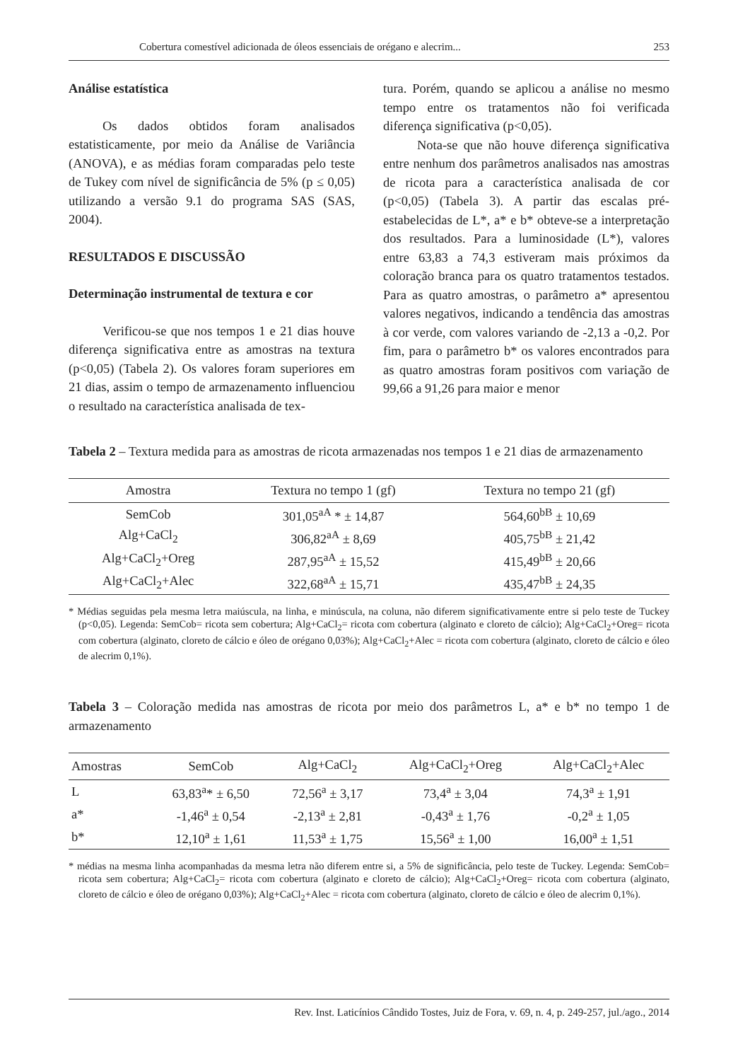Cobertura comestível adicionada de óleos essenciais de orégano e alecrim... 253
Análise estatística
Os dados obtidos foram analisados estatisticamente, por meio da Análise de Variância (ANOVA), e as médias foram comparadas pelo teste de Tukey com nível de significância de 5% (p ≤ 0,05) utilizando a versão 9.1 do programa SAS (SAS, 2004).
RESULTADOS E DISCUSSÃO
Determinação instrumental de textura e cor
Verificou-se que nos tempos 1 e 21 dias houve diferença significativa entre as amostras na textura (p<0,05) (Tabela 2). Os valores foram superiores em 21 dias, assim o tempo de armazenamento influenciou o resultado na característica analisada de tex-
tura. Porém, quando se aplicou a análise no mesmo tempo entre os tratamentos não foi verificada diferença significativa (p<0,05).
Nota-se que não houve diferença significativa entre nenhum dos parâmetros analisados nas amostras de ricota para a característica analisada de cor (p<0,05) (Tabela 3). A partir das escalas pré-estabelecidas de L*, a* e b* obteve-se a interpretação dos resultados. Para a luminosidade (L*), valores entre 63,83 a 74,3 estiveram mais próximos da coloração branca para os quatro tratamentos testados. Para as quatro amostras, o parâmetro a* apresentou valores negativos, indicando a tendência das amostras à cor verde, com valores variando de -2,13 a -0,2. Por fim, para o parâmetro b* os valores encontrados para as quatro amostras foram positivos com variação de 99,66 a 91,26 para maior e menor
Tabela 2 – Textura medida para as amostras de ricota armazenadas nos tempos 1 e 21 dias de armazenamento
| Amostra | Textura no tempo 1 (gf) | Textura no tempo 21 (gf) | |
| --- | --- | --- | --- |
| SemCob | 301,05<sup>aA</sup> * ± 14,87 | 564,60<sup>bB</sup> ± 10,69 | |
| Alg+CaCl<sub>2</sub> | 306,82<sup>aA</sup> ± 8,69 | 405,75<sup>bB</sup> ± 21,42 | |
| Alg+CaCl<sub>2</sub>+Oreg | 287,95<sup>aA</sup> ± 15,52 | 415,49<sup>bB</sup> ± 20,66 | |
| Alg+CaCl<sub>2</sub>+Alec | 322,68<sup>aA</sup> ± 15,71 | 435,47<sup>bB</sup> ± 24,35 | |
* Médias seguidas pela mesma letra maiúscula, na linha, e minúscula, na coluna, não diferem significativamente entre si pelo teste de Tuckey (p<0,05). Legenda: SemCob= ricota sem cobertura; Alg+CaCl<sub>2</sub>= ricota com cobertura (alginato e cloreto de cálcio); Alg+CaCl<sub>2</sub>+Oreg= ricota com cobertura (alginato, cloreto de cálcio e óleo de orégano 0,03%); Alg+CaCl<sub>2</sub>+Alec = ricota com cobertura (alginato, cloreto de cálcio e óleo de alecrim 0,1%).
Tabela 3 – Coloração medida nas amostras de ricota por meio dos parâmetros L, a* e b* no tempo 1 de armazenamento
| Amostras | SemCob | Alg+CaCl<sub>2</sub> | Alg+CaCl<sub>2</sub>+Oreg | Alg+CaCl<sub>2</sub>+Alec |
| --- | --- | --- | --- | --- |
| L | 63,83<sup>a</sup>* ± 6,50 | 72,56<sup>a</sup> ± 3,17 | 73,4<sup>a</sup> ± 3,04 | 74,3<sup>a</sup> ± 1,91 |
| a* | -1,46<sup>a</sup> ± 0,54 | -2,13<sup>a</sup> ± 2,81 | -0,43<sup>a</sup> ± 1,76 | -0,2<sup>a</sup> ± 1,05 |
| b* | 12,10<sup>a</sup> ± 1,61 | 11,53<sup>a</sup> ± 1,75 | 15,56<sup>a</sup> ± 1,00 | 16,00<sup>a</sup> ± 1,51 |
* médias na mesma linha acompanhadas da mesma letra não diferem entre si, a 5% de significância, pelo teste de Tuckey. Legenda: SemCob= ricota sem cobertura; Alg+CaCl<sub>2</sub>= ricota com cobertura (alginato e cloreto de cálcio); Alg+CaCl<sub>2</sub>+Oreg= ricota com cobertura (alginato, cloreto de cálcio e óleo de orégano 0,03%); Alg+CaCl<sub>2</sub>+Alec = ricota com cobertura (alginato, cloreto de cálcio e óleo de alecrim 0,1%).
Rev. Inst. Laticínios Cândido Tostes, Juiz de Fora, v. 69, n. 4, p. 249-257, jul./ago., 2014